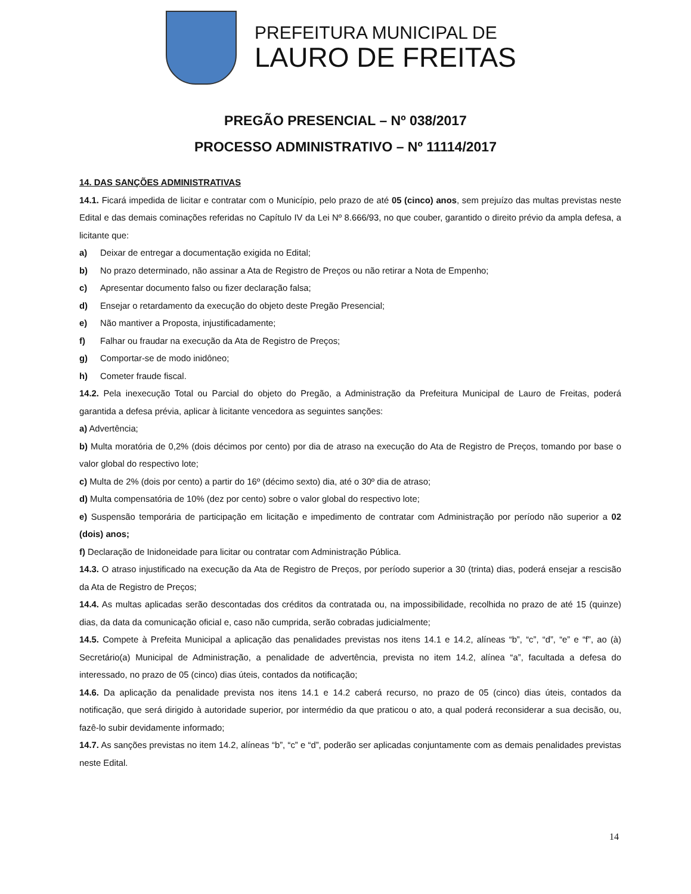PREFEITURA MUNICIPAL DE
LAURO DE FREITAS
PREGÃO PRESENCIAL – Nº 038/2017
PROCESSO ADMINISTRATIVO – Nº 11114/2017
14. DAS SANÇÕES ADMINISTRATIVAS
14.1. Ficará impedida de licitar e contratar com o Município, pelo prazo de até 05 (cinco) anos, sem prejuízo das multas previstas neste Edital e das demais cominações referidas no Capítulo IV da Lei Nº 8.666/93, no que couber, garantido o direito prévio da ampla defesa, a licitante que:
a) Deixar de entregar a documentação exigida no Edital;
b) No prazo determinado, não assinar a Ata de Registro de Preços ou não retirar a Nota de Empenho;
c) Apresentar documento falso ou fizer declaração falsa;
d) Ensejar o retardamento da execução do objeto deste Pregão Presencial;
e) Não mantiver a Proposta, injustificadamente;
f) Falhar ou fraudar na execução da Ata de Registro de Preços;
g) Comportar-se de modo inidôneo;
h) Cometer fraude fiscal.
14.2. Pela inexecução Total ou Parcial do objeto do Pregão, a Administração da Prefeitura Municipal de Lauro de Freitas, poderá garantida a defesa prévia, aplicar à licitante vencedora as seguintes sanções:
a) Advertência;
b) Multa moratória de 0,2% (dois décimos por cento) por dia de atraso na execução do Ata de Registro de Preços, tomando por base o valor global do respectivo lote;
c) Multa de 2% (dois por cento) a partir do 16º (décimo sexto) dia, até o 30º dia de atraso;
d) Multa compensatória de 10% (dez por cento) sobre o valor global do respectivo lote;
e) Suspensão temporária de participação em licitação e impedimento de contratar com Administração por período não superior a 02 (dois) anos;
f) Declaração de Inidoneidade para licitar ou contratar com Administração Pública.
14.3. O atraso injustificado na execução da Ata de Registro de Preços, por período superior a 30 (trinta) dias, poderá ensejar a rescisão da Ata de Registro de Preços;
14.4. As multas aplicadas serão descontadas dos créditos da contratada ou, na impossibilidade, recolhida no prazo de até 15 (quinze) dias, da data da comunicação oficial e, caso não cumprida, serão cobradas judicialmente;
14.5. Compete à Prefeita Municipal a aplicação das penalidades previstas nos itens 14.1 e 14.2, alíneas “b”, “c”, “d”, “e” e “f”, ao (à) Secretário(a) Municipal de Administração, a penalidade de advertência, prevista no item 14.2, alínea “a”, facultada a defesa do interessado, no prazo de 05 (cinco) dias úteis, contados da notificação;
14.6. Da aplicação da penalidade prevista nos itens 14.1 e 14.2 caberá recurso, no prazo de 05 (cinco) dias úteis, contados da notificação, que será dirigido à autoridade superior, por intermédio da que praticou o ato, a qual poderá reconsiderar a sua decisão, ou, fazê-lo subir devidamente informado;
14.7. As sanções previstas no item 14.2, alíneas “b”, “c” e “d”, poderão ser aplicadas conjuntamente com as demais penalidades previstas neste Edital.
14